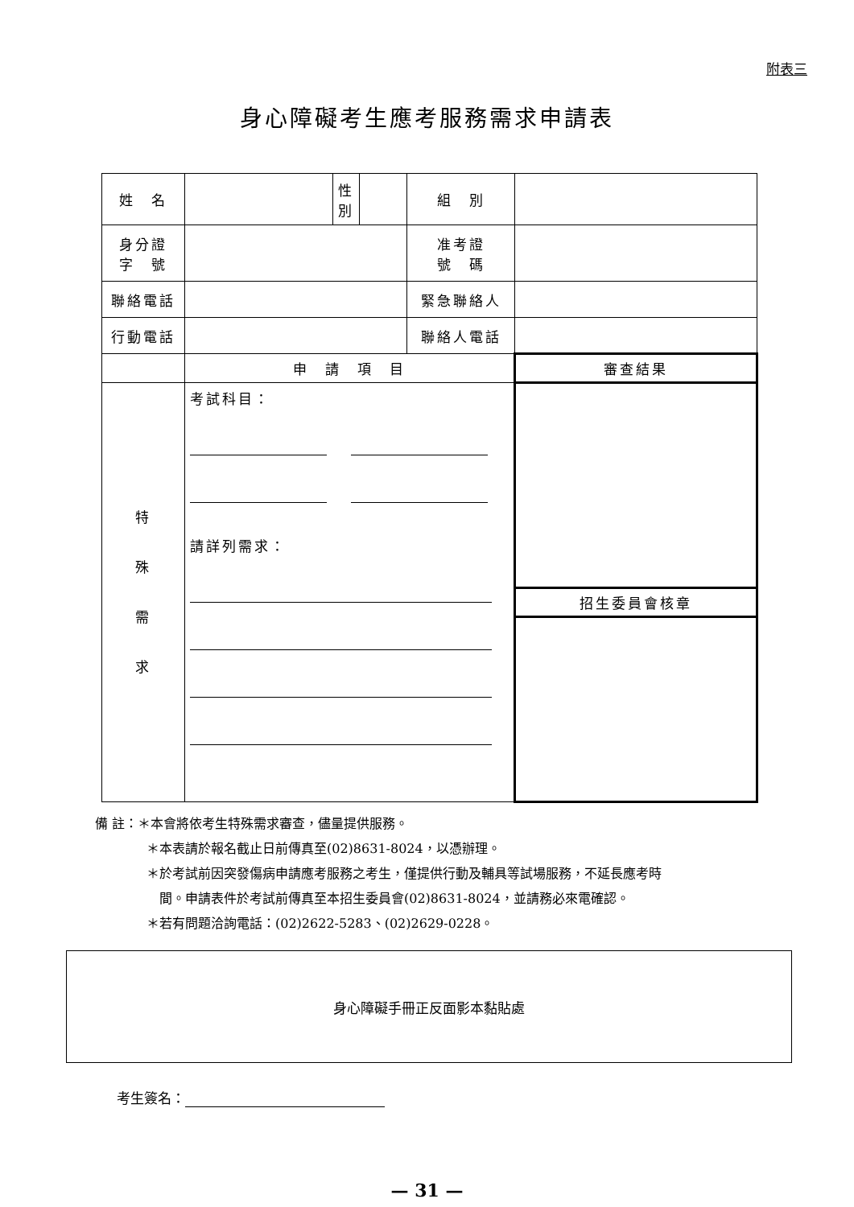附表三
身心障礙考生應考服務需求申請表
| 姓 名 | | 性 別 | | 組 別 | |
| 身分證 字 號 | | | | 准考證 號 碼 | |
| 聯絡電話 | | | | 緊急聯絡人 | |
| 行動電話 | | | | 聯絡人電話 | |
| | 申 請 項 目 | | | | 審查結果 |
| 特 殊 需 求 | 考試科目： 請詳列需求： | | | | |
| | | | | | 招生委員會核章 |
備 註：＊本會將依考生特殊需求審查，儘量提供服務。
＊本表請於報名截止日前傳真至(02)8631-8024，以憑辦理。
＊於考試前因突發傷病申請應考服務之考生，僅提供行動及輔具等試場服務，不延長應考時
　間。申請表件於考試前傳真至本招生委員會(02)8631-8024，並請務必來電確認。
＊若有問題洽詢電話：(02)2622-5283、(02)2629-0228。
身心障礙手冊正反面影本黏貼處
考生簽名：
— 31 —